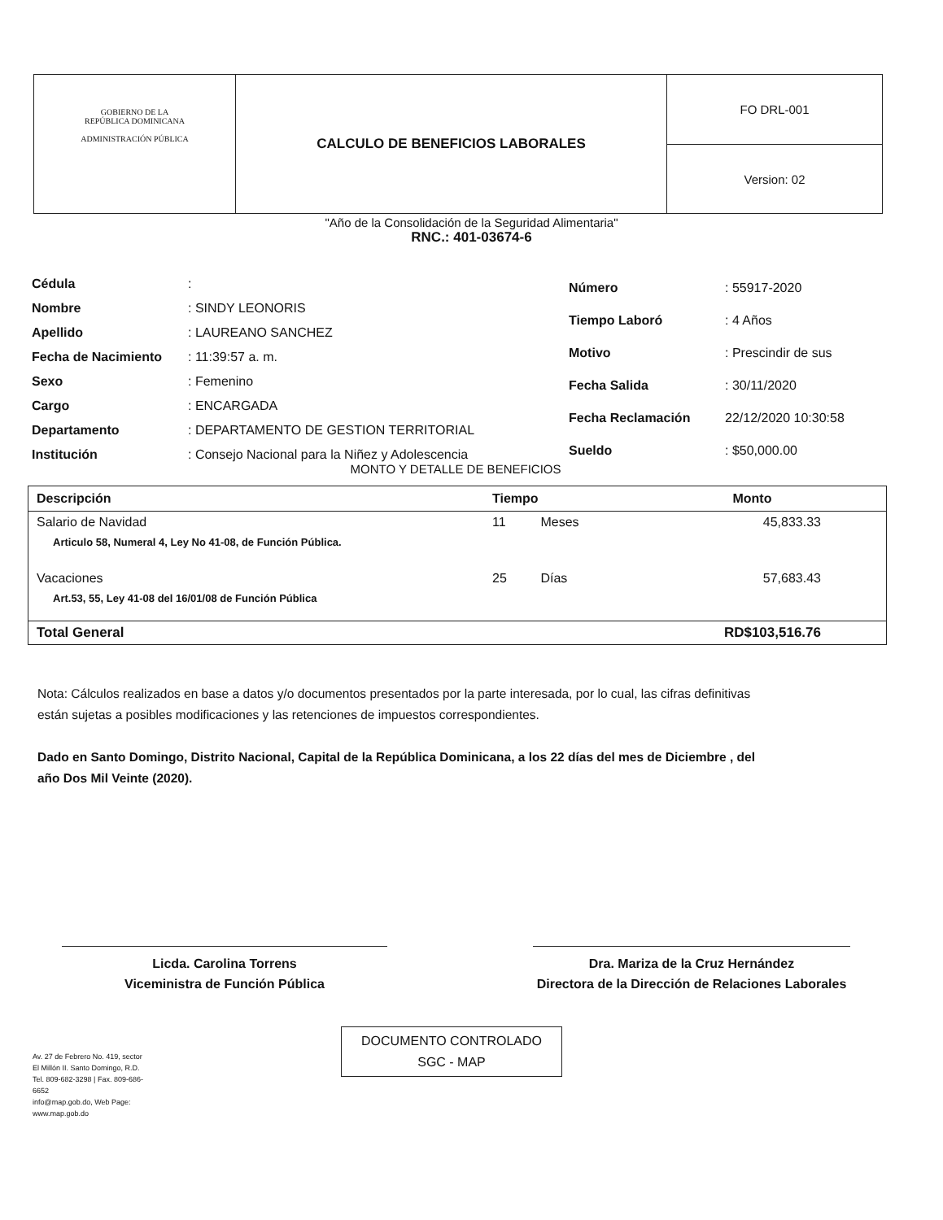GOBIERNO DE LA
REPÚBLICA DOMINICANA
ADMINISTRACIÓN PÚBLICA
CALCULO DE BENEFICIOS LABORALES
FO DRL-001
Version: 02
"Año de la Consolidación de la Seguridad Alimentaria"
RNC.: 401-03674-6
| Cédula | : |
| Nombre | : SINDY LEONORIS |
| Apellido | : LAUREANO SANCHEZ |
| Fecha de Nacimiento | : 11:39:57 a. m. |
| Sexo | : Femenino |
| Cargo | : ENCARGADA |
| Departamento | : DEPARTAMENTO DE GESTION TERRITORIAL |
| Institución | : Consejo Nacional para la Niñez y Adolescencia |
| Número | : 55917-2020 |
| Tiempo Laboró | : 4 Años |
| Motivo | : Prescindir de sus |
| Fecha Salida | : 30/11/2020 |
| Fecha Reclamación | 22/12/2020 10:30:58 |
| Sueldo | : $50,000.00 |
MONTO Y DETALLE DE BENEFICIOS
| Descripción | Tiempo | | Monto |
| --- | --- | --- | --- |
| Salario de Navidad | 11 | Meses | 45,833.33 |
| Articulo 58, Numeral 4, Ley No 41-08, de Función Pública. | | | |
| Vacaciones | 25 | Días | 57,683.43 |
| Art.53, 55, Ley 41-08 del 16/01/08 de Función Pública | | | |
| Total General | | | RD$103,516.76 |
Nota: Cálculos realizados en base a datos y/o documentos presentados por la parte interesada, por lo cual, las cifras definitivas están sujetas a posibles modificaciones y las retenciones de impuestos correspondientes.
Dado en Santo Domingo, Distrito Nacional, Capital de la República Dominicana, a los 22 días del mes de Diciembre , del año Dos Mil Veinte (2020).
Licda. Carolina Torrens
Viceministra de Función Pública
Dra. Mariza de la Cruz Hernández
Directora de la Dirección de Relaciones Laborales
DOCUMENTO CONTROLADO
SGC - MAP
Av. 27 de Febrero No. 419, sector El Millón II. Santo Domingo, R.D.
Tel. 809-682-3298 | Fax. 809-686-6652
info@map.gob.do, Web Page: www.map.gob.do